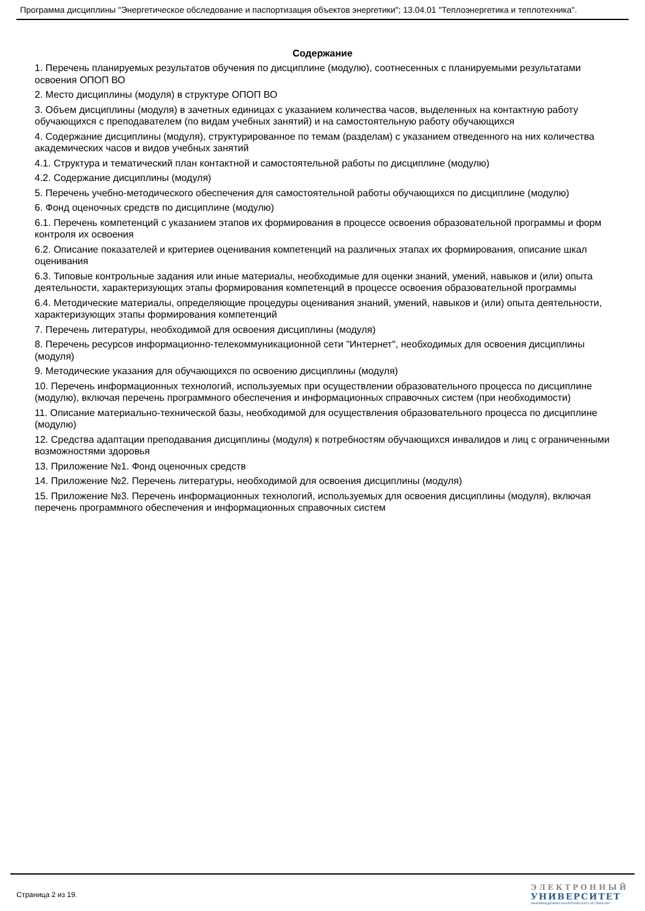Программа дисциплины "Энергетическое обследование и паспортизация объектов энергетики"; 13.04.01 "Теплоэнергетика и теплотехника".
Содержание
1. Перечень планируемых результатов обучения по дисциплине (модулю), соотнесенных с планируемыми результатами освоения ОПОП ВО
2. Место дисциплины (модуля) в структуре ОПОП ВО
3. Объем дисциплины (модуля) в зачетных единицах с указанием количества часов, выделенных на контактную работу обучающихся с преподавателем (по видам учебных занятий) и на самостоятельную работу обучающихся
4. Содержание дисциплины (модуля), структурированное по темам (разделам) с указанием отведенного на них количества академических часов и видов учебных занятий
4.1. Структура и тематический план контактной и самостоятельной работы по дисциплине (модулю)
4.2. Содержание дисциплины (модуля)
5. Перечень учебно-методического обеспечения для самостоятельной работы обучающихся по дисциплине (модулю)
6. Фонд оценочных средств по дисциплине (модулю)
6.1. Перечень компетенций с указанием этапов их формирования в процессе освоения образовательной программы и форм контроля их освоения
6.2. Описание показателей и критериев оценивания компетенций на различных этапах их формирования, описание шкал оценивания
6.3. Типовые контрольные задания или иные материалы, необходимые для оценки знаний, умений, навыков и (или) опыта деятельности, характеризующих этапы формирования компетенций в процессе освоения образовательной программы
6.4. Методические материалы, определяющие процедуры оценивания знаний, умений, навыков и (или) опыта деятельности, характеризующих этапы формирования компетенций
7. Перечень литературы, необходимой для освоения дисциплины (модуля)
8. Перечень ресурсов информационно-телекоммуникационной сети "Интернет", необходимых для освоения дисциплины (модуля)
9. Методические указания для обучающихся по освоению дисциплины (модуля)
10. Перечень информационных технологий, используемых при осуществлении образовательного процесса по дисциплине (модулю), включая перечень программного обеспечения и информационных справочных систем (при необходимости)
11. Описание материально-технической базы, необходимой для осуществления образовательного процесса по дисциплине (модулю)
12. Средства адаптации преподавания дисциплины (модуля) к потребностям обучающихся инвалидов и лиц с ограниченными возможностями здоровья
13. Приложение №1. Фонд оценочных средств
14. Приложение №2. Перечень литературы, необходимой для освоения дисциплины (модуля)
15. Приложение №3. Перечень информационных технологий, используемых для освоения дисциплины (модуля), включая перечень программного обеспечения и информационных справочных систем
Страница 2 из 19.
ЭЛЕКТРОННЫЙ
УНИВЕРСИТЕТ
ИНФОРМАЦИОННО-АНАЛИТИЧЕСКАЯ СИСТЕМА КФУ